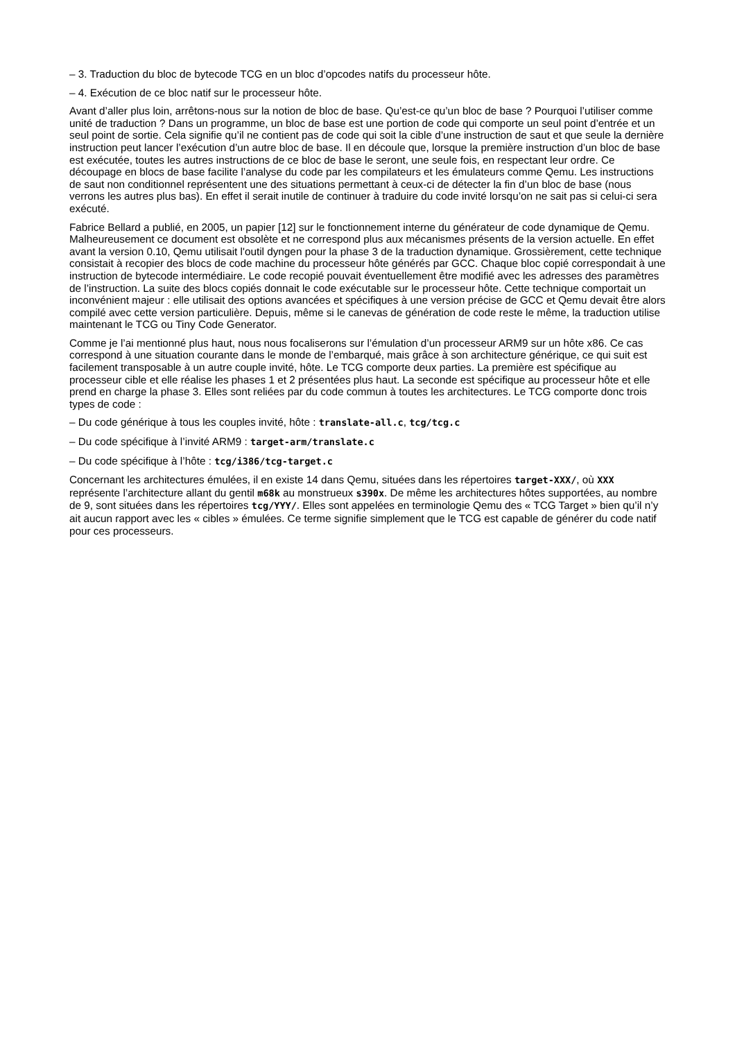– 3. Traduction du bloc de bytecode TCG en un bloc d’opcodes natifs du processeur hôte.
– 4. Exécution de ce bloc natif sur le processeur hôte.
Avant d’aller plus loin, arrêtons-nous sur la notion de bloc de base. Qu’est-ce qu’un bloc de base ? Pourquoi l’utiliser comme unité de traduction ? Dans un programme, un bloc de base est une portion de code qui comporte un seul point d’entrée et un seul point de sortie. Cela signifie qu’il ne contient pas de code qui soit la cible d’une instruction de saut et que seule la dernière instruction peut lancer l’exécution d’un autre bloc de base. Il en découle que, lorsque la première instruction d’un bloc de base est exécutée, toutes les autres instructions de ce bloc de base le seront, une seule fois, en respectant leur ordre. Ce découpage en blocs de base facilite l’analyse du code par les compilateurs et les émulateurs comme Qemu. Les instructions de saut non conditionnel représentent une des situations permettant à ceux-ci de détecter la fin d’un bloc de base (nous verrons les autres plus bas). En effet il serait inutile de continuer à traduire du code invité lorsqu’on ne sait pas si celui-ci sera exécuté.
Fabrice Bellard a publié, en 2005, un papier [12] sur le fonctionnement interne du générateur de code dynamique de Qemu. Malheureusement ce document est obsolète et ne correspond plus aux mécanismes présents de la version actuelle. En effet avant la version 0.10, Qemu utilisait l'outil dyngen pour la phase 3 de la traduction dynamique. Grossièrement, cette technique consistait à recopier des blocs de code machine du processeur hôte générés par GCC. Chaque bloc copié correspondait à une instruction de bytecode intermédiaire. Le code recopié pouvait éventuellement être modifié avec les adresses des paramètres de l’instruction. La suite des blocs copiés donnait le code exécutable sur le processeur hôte. Cette technique comportait un inconvénient majeur : elle utilisait des options avancées et spécifiques à une version précise de GCC et Qemu devait être alors compilé avec cette version particulière. Depuis, même si le canevas de génération de code reste le même, la traduction utilise maintenant le TCG ou Tiny Code Generator.
Comme je l’ai mentionné plus haut, nous nous focaliserons sur l’émulation d’un processeur ARM9 sur un hôte x86. Ce cas correspond à une situation courante dans le monde de l’embarqué, mais grâce à son architecture générique, ce qui suit est facilement transposable à un autre couple invité, hôte. Le TCG comporte deux parties. La première est spécifique au processeur cible et elle réalise les phases 1 et 2 présentées plus haut. La seconde est spécifique au processeur hôte et elle prend en charge la phase 3. Elles sont reliées par du code commun à toutes les architectures. Le TCG comporte donc trois types de code :
– Du code générique à tous les couples invité, hôte : translate-all.c, tcg/tcg.c
– Du code spécifique à l’invité ARM9 : target-arm/translate.c
– Du code spécifique à l’hôte : tcg/i386/tcg-target.c
Concernant les architectures émulées, il en existe 14 dans Qemu, situées dans les répertoires target-XXX/, où XXX représente l’architecture allant du gentil m68k au monstrueux s390x. De même les architectures hôtes supportées, au nombre de 9, sont situées dans les répertoires tcg/YYY/. Elles sont appelées en terminologie Qemu des « TCG Target » bien qu’il n’y ait aucun rapport avec les « cibles » émulées. Ce terme signifie simplement que le TCG est capable de générer du code natif pour ces processeurs.